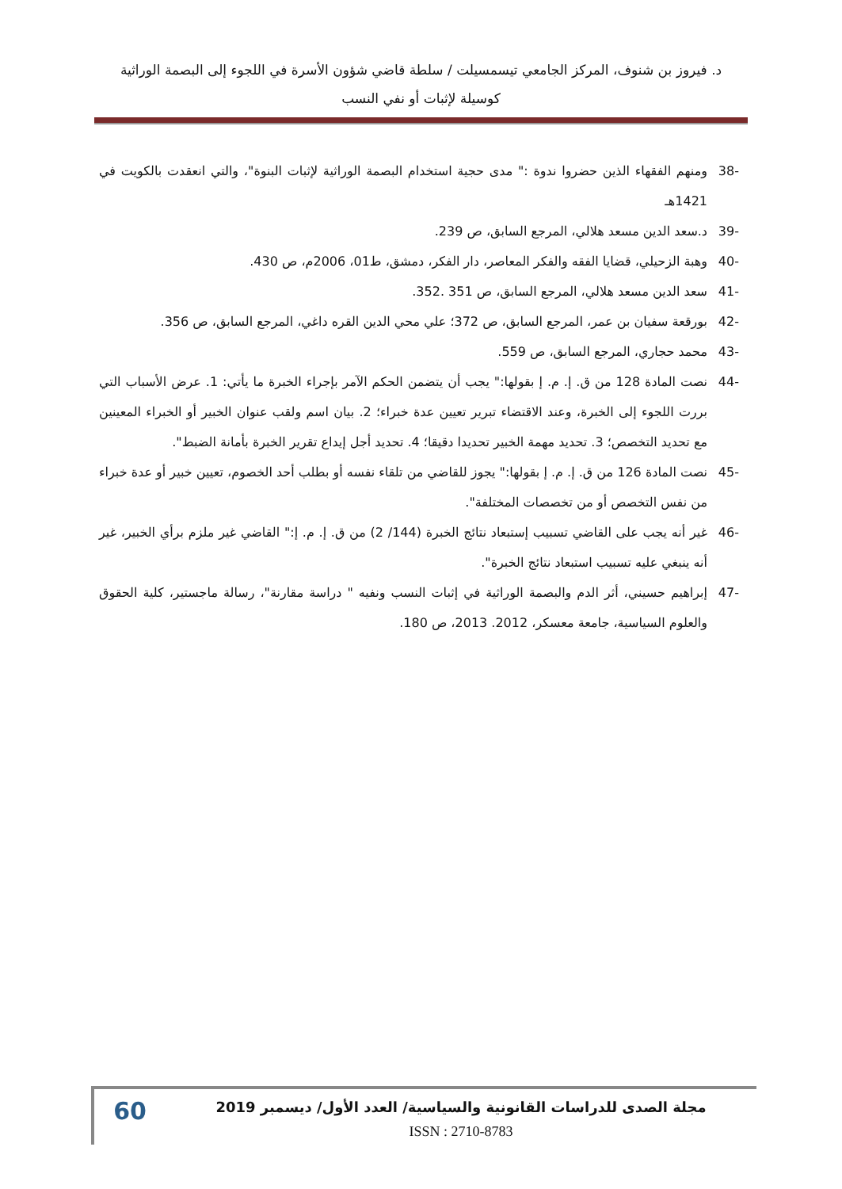د. فيروز بن شنوف، المركز الجامعي تيسمسيلت / سلطة قاضي شؤون الأسرة في اللجوء إلى البصمة الوراثية
كوسيلة لإثبات أو نفي النسب
-38 ومنهم الفقهاء الذين حضروا ندوة :" مدى حجية استخدام البصمة الوراثية لإثبات البنوة"، والتي انعقدت بالكويت في 1421هـ
-39 د.سعد الدين مسعد هلالي، المرجع السابق، ص 239.
-40 وهبة الزحيلي، قضايا الفقه والفكر المعاصر، دار الفكر، دمشق، ط01، 2006م، ص 430.
-41 سعد الدين مسعد هلالي، المرجع السابق، ص 351 .352.
-42 بورقعة سفيان بن عمر، المرجع السابق، ص 372؛ علي محي الدين القره داغي، المرجع السابق، ص 356.
-43 محمد حجاري، المرجع السابق، ص 559.
-44 نصت المادة 128 من ق. إ. م. إ بقولها:" يجب أن يتضمن الحكم الآمر بإجراء الخبرة ما يأتي: 1. عرض الأسباب التي بررت اللجوء إلى الخبرة، وعند الاقتضاء تبرير تعيين عدة خبراء؛ 2. بيان اسم ولقب عنوان الخبير أو الخبراء المعينين مع تحديد التخصص؛ 3. تحديد مهمة الخبير تحديدا دقيقا؛ 4. تحديد أجل إيداع تقرير الخبرة بأمانة الضبط".
-45 نصت المادة 126 من ق. إ. م. إ بقولها:" يجوز للقاضي من تلقاء نفسه أو بطلب أحد الخصوم، تعيين خبير أو عدة خبراء من نفس التخصص أو من تخصصات المختلفة".
-46 غير أنه يجب على القاضي تسبيب إستبعاد نتائج الخبرة (144/ 2) من ق. إ. م. إ:" القاضي غير ملزم برأي الخبير، غير أنه ينبغي عليه تسبيب استبعاد نتائج الخبرة".
-47 إبراهيم حسيني، أثر الدم والبصمة الوراثية في إثبات النسب ونفيه " دراسة مقارنة"، رسالة ماجستير، كلية الحقوق والعلوم السياسية، جامعة معسكر، 2012. 2013، ص 180.
60
مجلة الصدى للدراسات القانونية والسياسية/ العدد الأول/ ديسمبر 2019
ISSN : 2710-8783